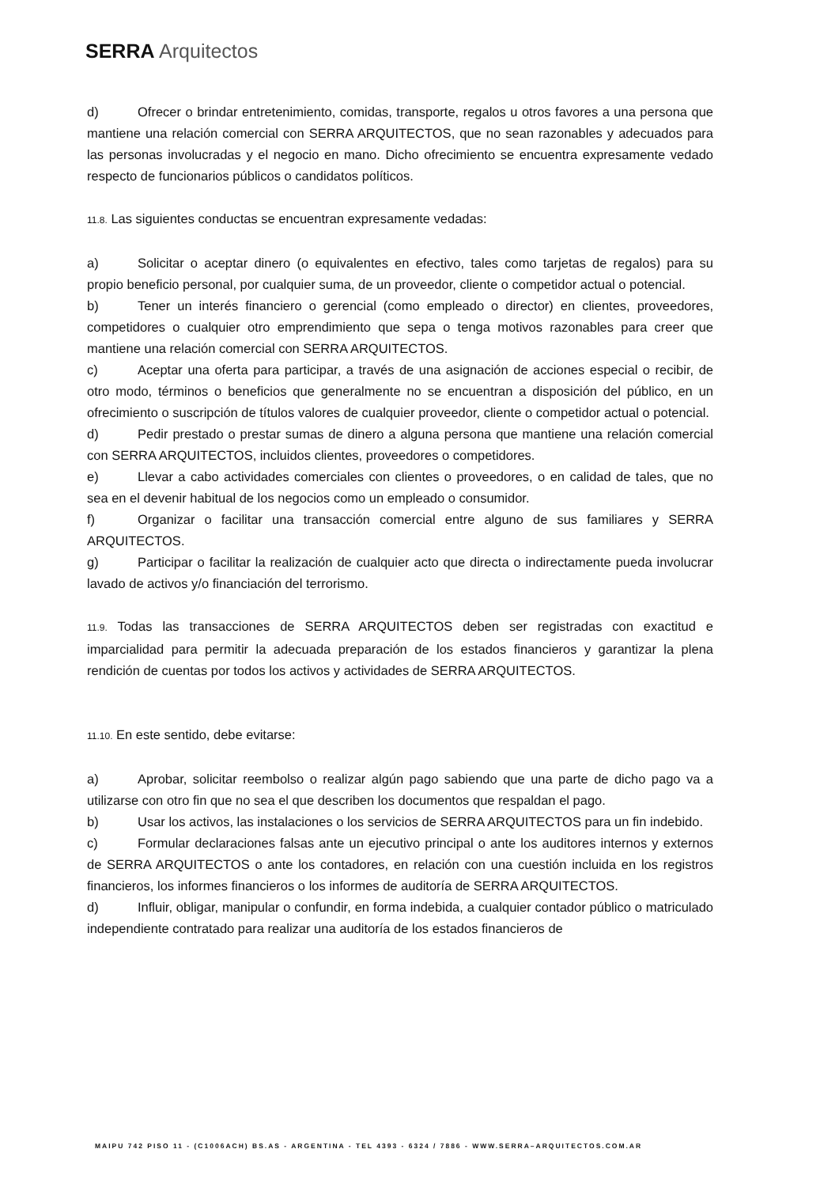SERRA Arquitectos
d) Ofrecer o brindar entretenimiento, comidas, transporte, regalos u otros favores a una persona que mantiene una relación comercial con SERRA ARQUITECTOS, que no sean razonables y adecuados para las personas involucradas y el negocio en mano. Dicho ofrecimiento se encuentra expresamente vedado respecto de funcionarios públicos o candidatos políticos.
11.8. Las siguientes conductas se encuentran expresamente vedadas:
a) Solicitar o aceptar dinero (o equivalentes en efectivo, tales como tarjetas de regalos) para su propio beneficio personal, por cualquier suma, de un proveedor, cliente o competidor actual o potencial.
b) Tener un interés financiero o gerencial (como empleado o director) en clientes, proveedores, competidores o cualquier otro emprendimiento que sepa o tenga motivos razonables para creer que mantiene una relación comercial con SERRA ARQUITECTOS.
c) Aceptar una oferta para participar, a través de una asignación de acciones especial o recibir, de otro modo, términos o beneficios que generalmente no se encuentran a disposición del público, en un ofrecimiento o suscripción de títulos valores de cualquier proveedor, cliente o competidor actual o potencial.
d) Pedir prestado o prestar sumas de dinero a alguna persona que mantiene una relación comercial con SERRA ARQUITECTOS, incluidos clientes, proveedores o competidores.
e) Llevar a cabo actividades comerciales con clientes o proveedores, o en calidad de tales, que no sea en el devenir habitual de los negocios como un empleado o consumidor.
f) Organizar o facilitar una transacción comercial entre alguno de sus familiares y SERRA ARQUITECTOS.
g) Participar o facilitar la realización de cualquier acto que directa o indirectamente pueda involucrar lavado de activos y/o financiación del terrorismo.
11.9. Todas las transacciones de SERRA ARQUITECTOS deben ser registradas con exactitud e imparcialidad para permitir la adecuada preparación de los estados financieros y garantizar la plena rendición de cuentas por todos los activos y actividades de SERRA ARQUITECTOS.
11.10. En este sentido, debe evitarse:
a) Aprobar, solicitar reembolso o realizar algún pago sabiendo que una parte de dicho pago va a utilizarse con otro fin que no sea el que describen los documentos que respaldan el pago.
b) Usar los activos, las instalaciones o los servicios de SERRA ARQUITECTOS para un fin indebido.
c) Formular declaraciones falsas ante un ejecutivo principal o ante los auditores internos y externos de SERRA ARQUITECTOS o ante los contadores, en relación con una cuestión incluida en los registros financieros, los informes financieros o los informes de auditoría de SERRA ARQUITECTOS.
d) Influir, obligar, manipular o confundir, en forma indebida, a cualquier contador público o matriculado independiente contratado para realizar una auditoría de los estados financieros de
MAIPU 742 PISO 11 - (C1006ACH) BS.AS - ARGENTINA - TEL 4393 - 6324 / 7886 - WWW.SERRA–ARQUITECTOS.COM.AR